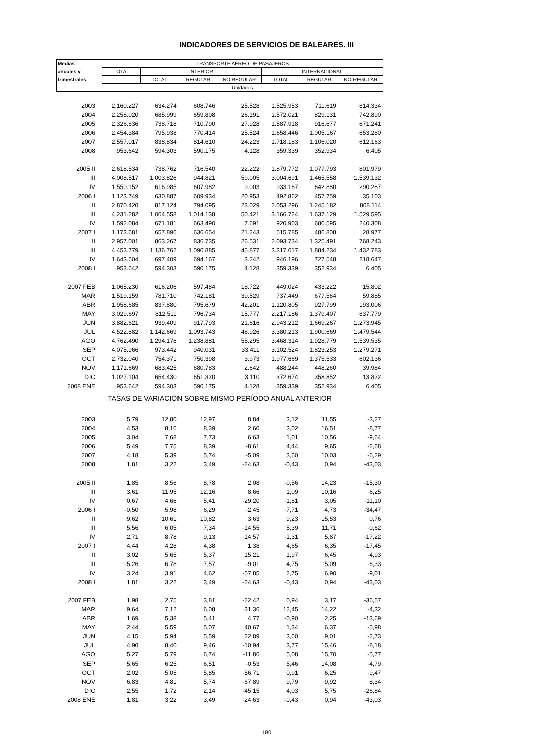INDICADORES DE SERVICIOS DE BALEARES. III
| Medias | TRANSPORTE AÉREO DE PASAJEROS | | | | | | |
| --- | --- | --- | --- | --- | --- | --- | --- |
| anuales y | TOTAL | INTERIOR | | | INTERNACIONAL | | |
| trimestrales | | TOTAL | REGULAR | NO REGULAR | TOTAL | REGULAR | NO REGULAR |
| | Unidades | | | | | | |
| 2003 | 2.160.227 | 634.274 | 608.746 | 25.528 | 1.525.953 | 711.619 | 814.334 |
| 2004 | 2.258.020 | 685.999 | 659.808 | 26.191 | 1.572.021 | 829.131 | 742.890 |
| 2005 | 2.326.636 | 738.718 | 710.790 | 27.928 | 1.587.918 | 916.677 | 671.241 |
| 2006 | 2.454.384 | 795.938 | 770.414 | 25.524 | 1.658.446 | 1.005.167 | 653.280 |
| 2007 | 2.557.017 | 838.834 | 814.610 | 24.223 | 1.718.183 | 1.106.020 | 612.163 |
| 2008 | 953.642 | 594.303 | 590.175 | 4.128 | 359.339 | 352.934 | 6.405 |
| 2005 II | 2.618.534 | 738.762 | 716.540 | 22.222 | 1.879.772 | 1.077.793 | 801.979 |
| III | 4.008.517 | 1.003.826 | 944.821 | 59.005 | 3.004.691 | 1.465.558 | 1.539.132 |
| IV | 1.550.152 | 616.985 | 607.982 | 9.003 | 933.167 | 642.880 | 290.287 |
| 2006 I | 1.123.749 | 630.887 | 609.934 | 20.953 | 492.862 | 457.759 | 35.103 |
| II | 2.870.420 | 817.124 | 794.095 | 23.029 | 2.053.296 | 1.245.182 | 808.114 |
| III | 4.231.282 | 1.064.558 | 1.014.138 | 50.421 | 3.166.724 | 1.637.129 | 1.529.595 |
| IV | 1.592.084 | 671.181 | 663.490 | 7.691 | 920.903 | 680.595 | 240.308 |
| 2007 I | 1.173.681 | 657.896 | 636.654 | 21.243 | 515.785 | 486.808 | 28.977 |
| II | 2.957.001 | 863.267 | 836.735 | 26.531 | 2.093.734 | 1.325.491 | 768.243 |
| III | 4.453.779 | 1.136.762 | 1.090.885 | 45.877 | 3.317.017 | 1.884.234 | 1.432.783 |
| IV | 1.643.604 | 697.409 | 694.167 | 3.242 | 946.196 | 727.548 | 218.647 |
| 2008 I | 953.642 | 594.303 | 590.175 | 4.128 | 359.339 | 352.934 | 6.405 |
| 2007 FEB | 1.065.230 | 616.206 | 597.484 | 18.722 | 449.024 | 433.222 | 15.802 |
| MAR | 1.519.159 | 781.710 | 742.181 | 39.529 | 737.449 | 677.564 | 59.885 |
| ABR | 1.958.685 | 837.880 | 795.679 | 42.201 | 1.120.805 | 927.799 | 193.006 |
| MAY | 3.029.697 | 812.511 | 796.734 | 15.777 | 2.217.186 | 1.379.407 | 837.779 |
| JUN | 3.882.621 | 939.409 | 917.793 | 21.616 | 2.943.212 | 1.669.267 | 1.273.945 |
| JUL | 4.522.882 | 1.142.669 | 1.093.743 | 48.926 | 3.380.213 | 1.900.669 | 1.479.544 |
| AGO | 4.762.490 | 1.294.176 | 1.238.881 | 55.295 | 3.468.314 | 1.928.779 | 1.539.535 |
| SEP | 4.075.966 | 973.442 | 940.031 | 33.411 | 3.102.524 | 1.823.253 | 1.279.271 |
| OCT | 2.732.040 | 754.371 | 750.398 | 3.973 | 1.977.669 | 1.375.533 | 602.136 |
| NOV | 1.171.669 | 683.425 | 680.783 | 2.642 | 488.244 | 448.260 | 39.984 |
| DIC | 1.027.104 | 654.430 | 651.320 | 3.110 | 372.674 | 358.852 | 13.822 |
| 2008 ENE | 953.642 | 594.303 | 590.175 | 4.128 | 359.339 | 352.934 | 6.405 |
| TASAS DE VARIACIÓN SOBRE MISMO PERÍODO ANUAL ANTERIOR | | | | | | | |
| 2003 | 5,79 | 12,80 | 12,97 | 8,84 | 3,12 | 11,55 | -3,27 |
| 2004 | 4,53 | 8,16 | 8,39 | 2,60 | 3,02 | 16,51 | -8,77 |
| 2005 | 3,04 | 7,68 | 7,73 | 6,63 | 1,01 | 10,56 | -9,64 |
| 2006 | 5,49 | 7,75 | 8,39 | -8,61 | 4,44 | 9,65 | -2,68 |
| 2007 | 4,18 | 5,39 | 5,74 | -5,09 | 3,60 | 10,03 | -6,29 |
| 2008 | 1,81 | 3,22 | 3,49 | -24,63 | -0,43 | 0,94 | -43,03 |
| 2005 II | 1,85 | 8,56 | 8,78 | 2,08 | -0,56 | 14,23 | -15,30 |
| III | 3,61 | 11,95 | 12,16 | 8,66 | 1,09 | 10,16 | -6,25 |
| IV | 0,67 | 4,66 | 5,41 | -29,20 | -1,81 | 3,05 | -11,10 |
| 2006 I | -0,50 | 5,98 | 6,29 | -2,45 | -7,71 | -4,73 | -34,47 |
| II | 9,62 | 10,61 | 10,82 | 3,63 | 9,23 | 15,53 | 0,76 |
| III | 5,56 | 6,05 | 7,34 | -14,55 | 5,39 | 11,71 | -0,62 |
| IV | 2,71 | 8,78 | 9,13 | -14,57 | -1,31 | 5,87 | -17,22 |
| 2007 I | 4,44 | 4,28 | 4,38 | 1,38 | 4,65 | 6,35 | -17,45 |
| II | 3,02 | 5,65 | 5,37 | 15,21 | 1,97 | 6,45 | -4,93 |
| III | 5,26 | 6,78 | 7,57 | -9,01 | 4,75 | 15,09 | -6,33 |
| IV | 3,24 | 3,91 | 4,62 | -57,85 | 2,75 | 6,90 | -9,01 |
| 2008 I | 1,81 | 3,22 | 3,49 | -24,63 | -0,43 | 0,94 | -43,03 |
| 2007 FEB | 1,98 | 2,75 | 3,81 | -22,42 | 0,94 | 3,17 | -36,57 |
| MAR | 9,64 | 7,12 | 6,08 | 31,36 | 12,45 | 14,22 | -4,32 |
| ABR | 1,69 | 5,38 | 5,41 | 4,77 | -0,90 | 2,25 | -13,69 |
| MAY | 2,44 | 5,59 | 5,07 | 40,67 | 1,34 | 6,37 | -5,98 |
| JUN | 4,15 | 5,94 | 5,59 | 22,89 | 3,60 | 9,01 | -2,73 |
| JUL | 4,90 | 8,40 | 9,46 | -10,94 | 3,77 | 15,46 | -8,18 |
| AGO | 5,27 | 5,79 | 6,74 | -11,86 | 5,08 | 15,70 | -5,77 |
| SEP | 5,65 | 6,25 | 6,51 | -0,53 | 5,46 | 14,08 | -4,79 |
| OCT | 2,02 | 5,05 | 5,85 | -56,71 | 0,91 | 6,25 | -9,47 |
| NOV | 6,83 | 4,81 | 5,74 | -67,89 | 9,79 | 9,92 | 8,34 |
| DIC | 2,55 | 1,72 | 2,14 | -45,15 | 4,03 | 5,75 | -26,84 |
| 2008 ENE | 1,81 | 3,22 | 3,49 | -24,63 | -0,43 | 0,94 | -43,03 |
180